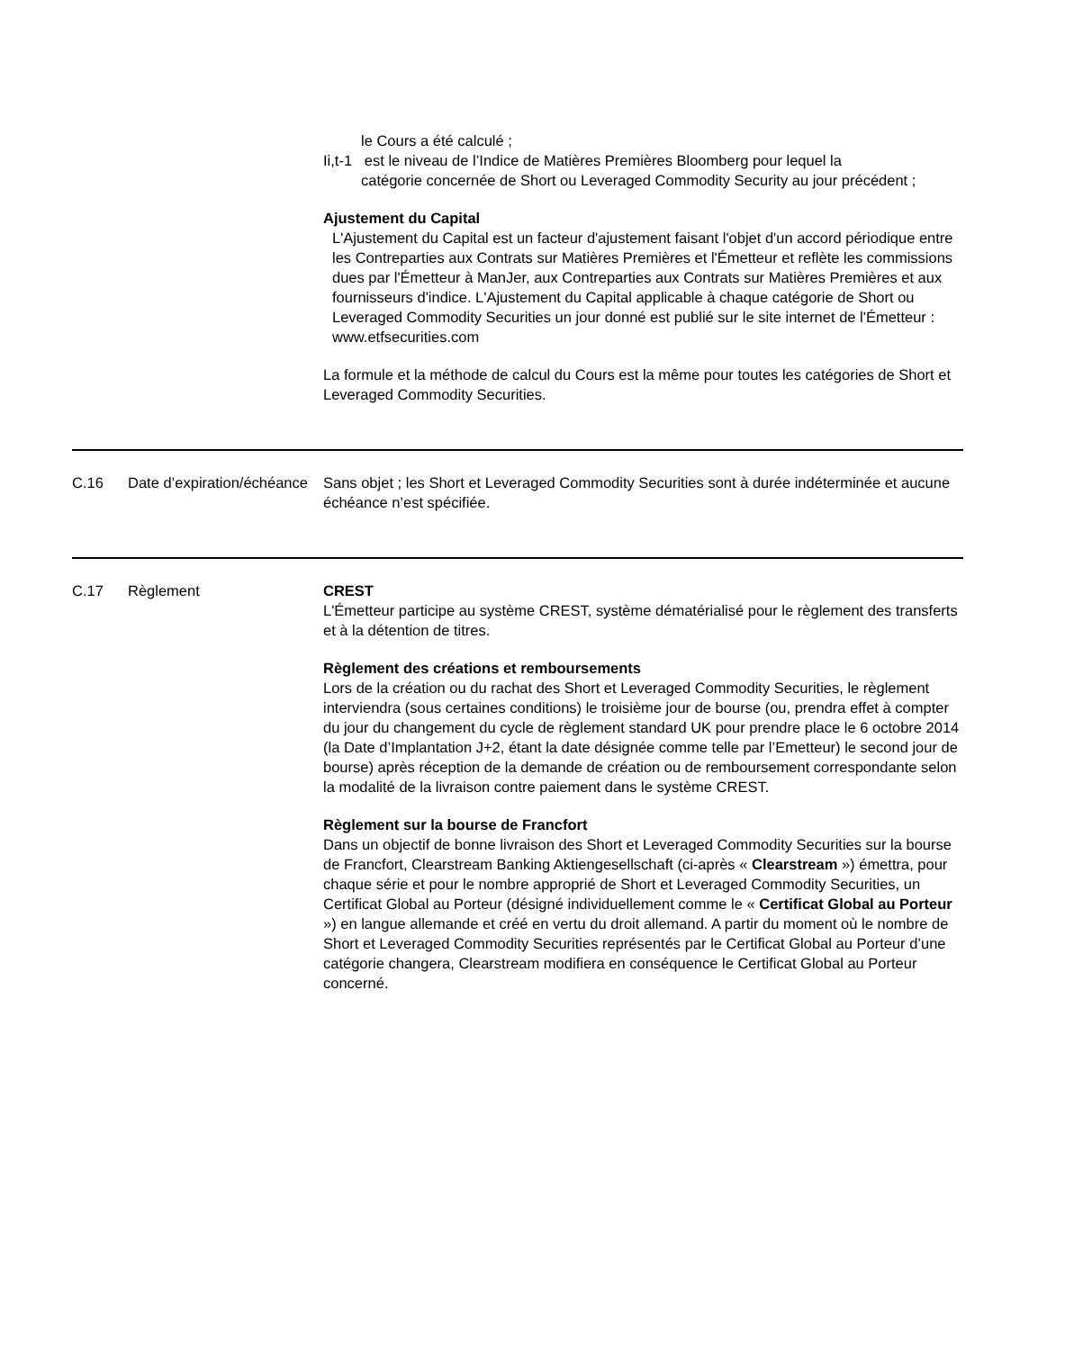le Cours a été calculé ;
Ii,t-1 est le niveau de l’Indice de Matières Premières Bloomberg pour lequel la
catégorie concernée de Short ou Leveraged Commodity Security au jour précédent ;
Ajustement du Capital
L'Ajustement du Capital est un facteur d'ajustement faisant l'objet d'un accord périodique entre les Contreparties aux Contrats sur Matières Premières et l'Émetteur et reflète les commissions dues par l'Émetteur à ManJer, aux Contreparties aux Contrats sur Matières Premières et aux fournisseurs d'indice. L'Ajustement du Capital applicable à chaque catégorie de Short ou Leveraged Commodity Securities un jour donné est publié sur le site internet de l'Émetteur : www.etfsecurities.com
La formule et la méthode de calcul du Cours est la même pour toutes les catégories de Short et Leveraged Commodity Securities.
| C.16 | Date d’expiration/échéance | Sans objet ; les Short et Leveraged Commodity Securities sont à durée indéterminée et aucune échéance n’est spécifiée. |
| C.17 | Règlement | CREST L'Émetteur participe au système CREST, système dématérialisé pour le règlement des transferts et à la détention de titres. Règlement des créations et remboursements Lors de la création ou du rachat des Short et Leveraged Commodity Securities, le règlement interviendra (sous certaines conditions) le troisième jour de bourse (ou, prendra effet à compter du jour du changement du cycle de règlement standard UK pour prendre place le 6 octobre 2014 (la Date d’Implantation J+2, étant la date désignée comme telle par l’Emetteur) le second jour de bourse) après réception de la demande de création ou de remboursement correspondante selon la modalité de la livraison contre paiement dans le système CREST. Règlement sur la bourse de Francfort Dans un objectif de bonne livraison des Short et Leveraged Commodity Securities sur la bourse de Francfort, Clearstream Banking Aktiengesellschaft (ci-après « Clearstream ») émettra, pour chaque série et pour le nombre approprié de Short et Leveraged Commodity Securities, un Certificat Global au Porteur (désigné individuellement comme le « Certificat Global au Porteur ») en langue allemande et créé en vertu du droit allemand. A partir du moment où le nombre de Short et Leveraged Commodity Securities représentés par le Certificat Global au Porteur d’une catégorie changera, Clearstream modifiera en conséquence le Certificat Global au Porteur concerné. |